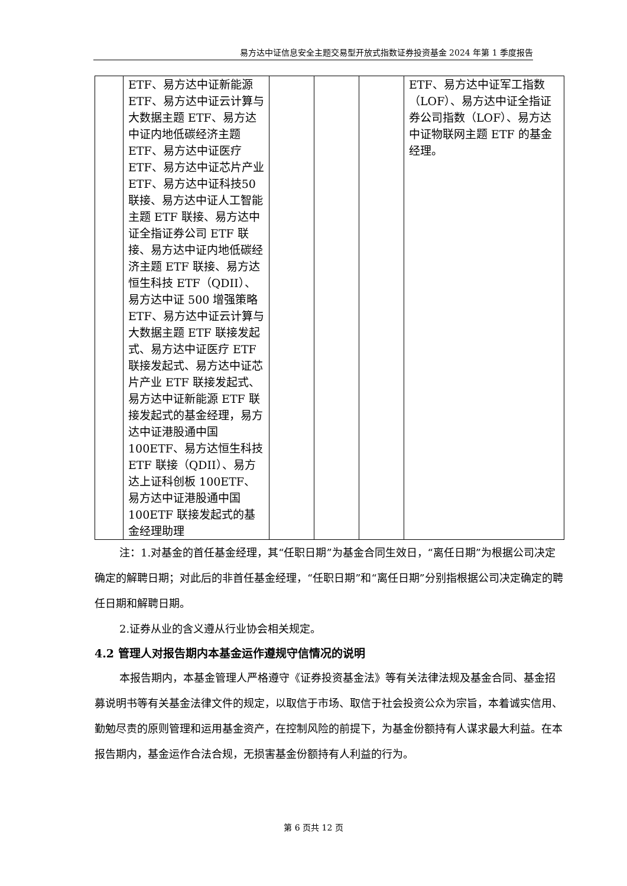易方达中证信息安全主题交易型开放式指数证券投资基金 2024 年第 1 季度报告
| | ETF、易方达中证新能源ETF、易方达中证云计算与大数据主题 ETF、易方达中证内地低碳经济主题 ETF、易方达中证医疗ETF、易方达中证芯片产业 ETF、易方达中证科技50 联接、易方达中证人工智能主题 ETF 联接、易方达中证全指证券公司 ETF 联接、易方达中证内地低碳经济主题 ETF 联接、易方达恒生科技 ETF（QDII）、易方达中证 500 增强策略 ETF、易方达中证云计算与大数据主题 ETF 联接发起式、易方达中证医疗 ETF 联接发起式、易方达中证芯片产业 ETF 联接发起式、易方达中证新能源 ETF 联接发起式的基金经理，易方达中证港股通中国 100ETF、易方达恒生科技 ETF 联接（QDII）、易方达上证科创板 100ETF、易方达中证港股通中国 100ETF 联接发起式的基金经理助理 | | | | ETF、易方达中证军工指数（LOF）、易方达中证全指证券公司指数（LOF）、易方达中证物联网主题 ETF 的基金经理。 |
注：1.对基金的首任基金经理，其“任职日期”为基金合同生效日，“离任日期”为根据公司决定确定的解聘日期；对此后的非首任基金经理，“任职日期”和“离任日期”分别指根据公司决定确定的聘任日期和解聘日期。
2.证券从业的含义遵从行业协会相关规定。
4.2 管理人对报告期内本基金运作遵规守信情况的说明
本报告期内，本基金管理人严格遵守《证券投资基金法》等有关法律法规及基金合同、基金招募说明书等有关基金法律文件的规定，以取信于市场、取信于社会投资公众为宗旨，本着诚实信用、勤勉尽责的原则管理和运用基金资产，在控制风险的前提下，为基金份额持有人谋求最大利益。在本报告期内，基金运作合法合规，无损害基金份额持有人利益的行为。
第 6 页共 12 页